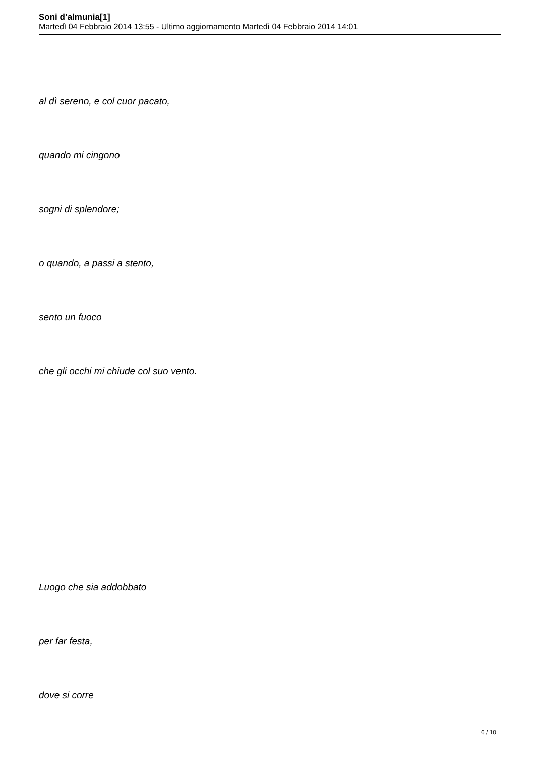Soni d’almunia[1]
Martedì 04 Febbraio 2014 13:55 - Ultimo aggiornamento Martedì 04 Febbraio 2014 14:01
al dì sereno, e col cuor pacato,
quando mi cingono
sogni di splendore;
o quando, a passi a stento,
sento un fuoco
che gli occhi mi chiude col suo vento.
Luogo che sia addobbato
per far festa,
dove si corre
6 / 10